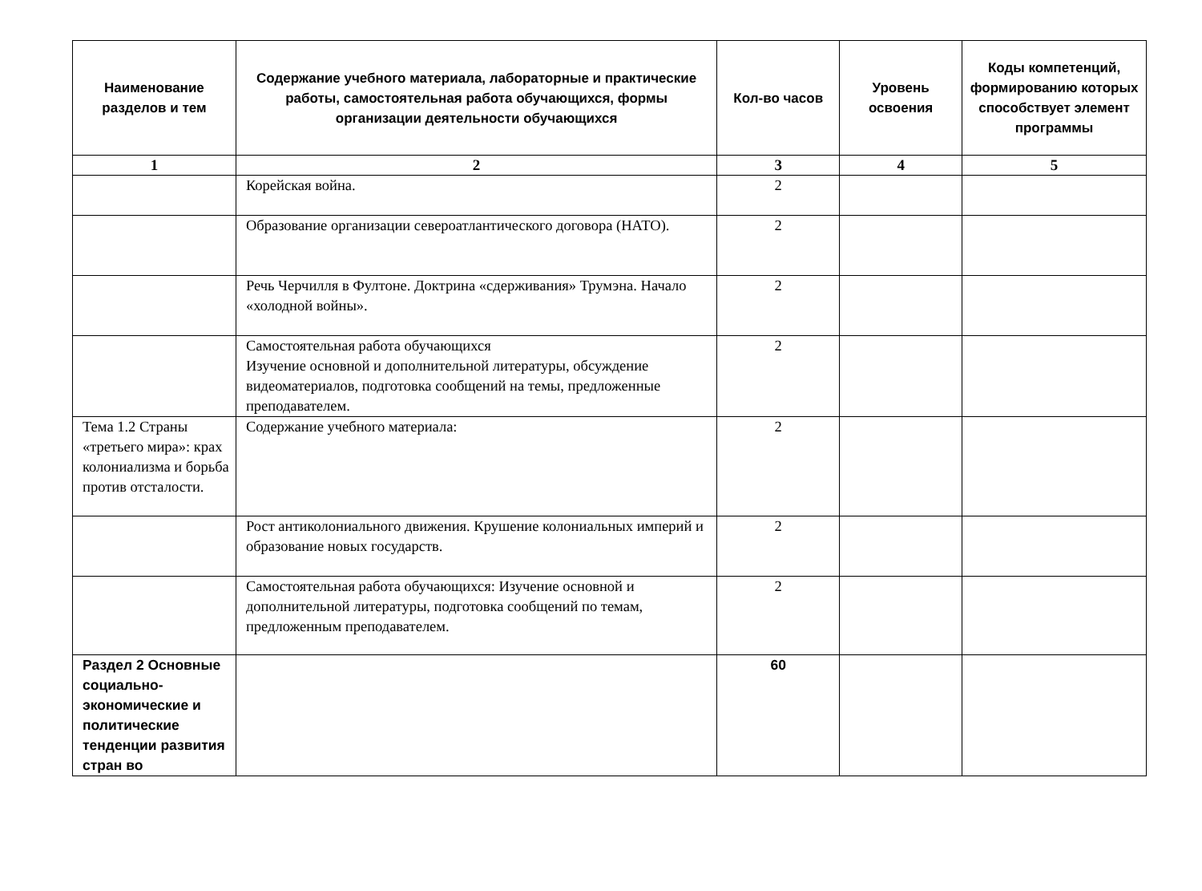| Наименование разделов и тем | Содержание учебного материала, лабораторные и практические работы, самостоятельная работа обучающихся, формы организации деятельности обучающихся | Кол-во часов | Уровень освоения | Коды компетенций, формированию которых способствует элемент программы |
| --- | --- | --- | --- | --- |
| 1 | 2 | 3 | 4 | 5 |
| | Корейская война. | 2 | | |
| | Образование организации североатлантического договора (НАТО). | 2 | | |
| | Речь Черчилля в Фултоне. Доктрина «сдерживания» Трумэна. Начало «холодной войны». | 2 | | |
| | Самостоятельная работа обучающихся Изучение основной и дополнительной литературы, обсуждение видеоматериалов, подготовка сообщений на темы, предложенные преподавателем. | 2 | | |
| Тема 1.2 Страны «третьего мира»: крах колониализма и борьба против отсталости. | Содержание учебного материала: | 2 | | |
| | Рост антиколониального движения. Крушение колониальных империй и образование новых государств. | 2 | | |
| | Самостоятельная работа обучающихся: Изучение основной и дополнительной литературы, подготовка сообщений по темам, предложенным преподавателем. | 2 | | |
| Раздел 2 Основные социально-экономические и политические тенденции развития стран во | | 60 | | |